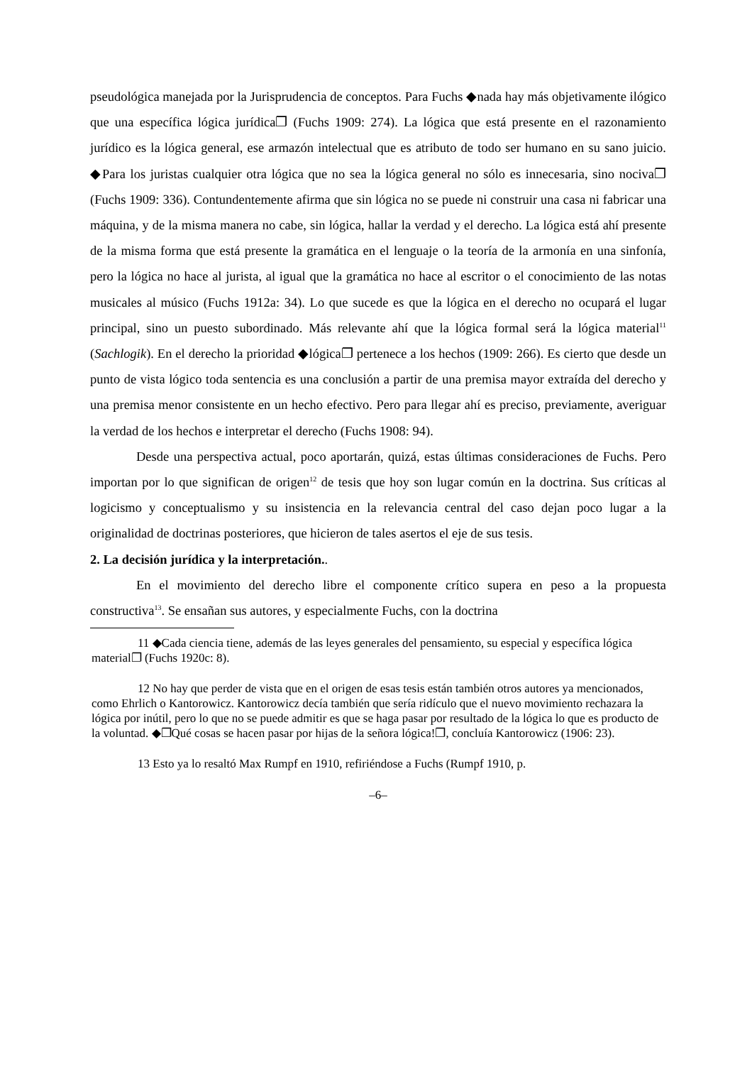pseudológica manejada por la Jurisprudencia de conceptos. Para Fuchs ◆nada hay más objetivamente ilógico que una específica lógica jurídica❐ (Fuchs 1909: 274). La lógica que está presente en el razonamiento jurídico es la lógica general, ese armazón intelectual que es atributo de todo ser humano en su sano juicio. ◆Para los juristas cualquier otra lógica que no sea la lógica general no sólo es innecesaria, sino nociva❐ (Fuchs 1909: 336). Contundentemente afirma que sin lógica no se puede ni construir una casa ni fabricar una máquina, y de la misma manera no cabe, sin lógica, hallar la verdad y el derecho. La lógica está ahí presente de la misma forma que está presente la gramática en el lenguaje o la teoría de la armonía en una sinfonía, pero la lógica no hace al jurista, al igual que la gramática no hace al escritor o el conocimiento de las notas musicales al músico (Fuchs 1912a: 34). Lo que sucede es que la lógica en el derecho no ocupará el lugar principal, sino un puesto subordinado. Más relevante ahí que la lógica formal será la lógica material<sup>11</sup> (Sachlogik). En el derecho la prioridad ◆lógica❐ pertenece a los hechos (1909: 266). Es cierto que desde un punto de vista lógico toda sentencia es una conclusión a partir de una premisa mayor extraída del derecho y una premisa menor consistente en un hecho efectivo. Pero para llegar ahí es preciso, previamente, averiguar la verdad de los hechos e interpretar el derecho (Fuchs 1908: 94).
Desde una perspectiva actual, poco aportarán, quizá, estas últimas consideraciones de Fuchs. Pero importan por lo que significan de origen<sup>12</sup> de tesis que hoy son lugar común en la doctrina. Sus críticas al logicismo y conceptualismo y su insistencia en la relevancia central del caso dejan poco lugar a la originalidad de doctrinas posteriores, que hicieron de tales asertos el eje de sus tesis.
2. La decisión jurídica y la interpretación..
En el movimiento del derecho libre el componente crítico supera en peso a la propuesta constructiva<sup>13</sup>. Se ensañan sus autores, y especialmente Fuchs, con la doctrina
11 ◆Cada ciencia tiene, además de las leyes generales del pensamiento, su especial y específica lógica material❐ (Fuchs 1920c: 8).
12 No hay que perder de vista que en el origen de esas tesis están también otros autores ya mencionados, como Ehrlich o Kantorowicz. Kantorowicz decía también que sería ridículo que el nuevo movimiento rechazara la lógica por inútil, pero lo que no se puede admitir es que se haga pasar por resultado de la lógica lo que es producto de la voluntad. ◆❐Qué cosas se hacen pasar por hijas de la señora lógica!❐, concluía Kantorowicz (1906: 23).
13 Esto ya lo resaltó Max Rumpf en 1910, refiriéndose a Fuchs (Rumpf 1910, p.
–6–